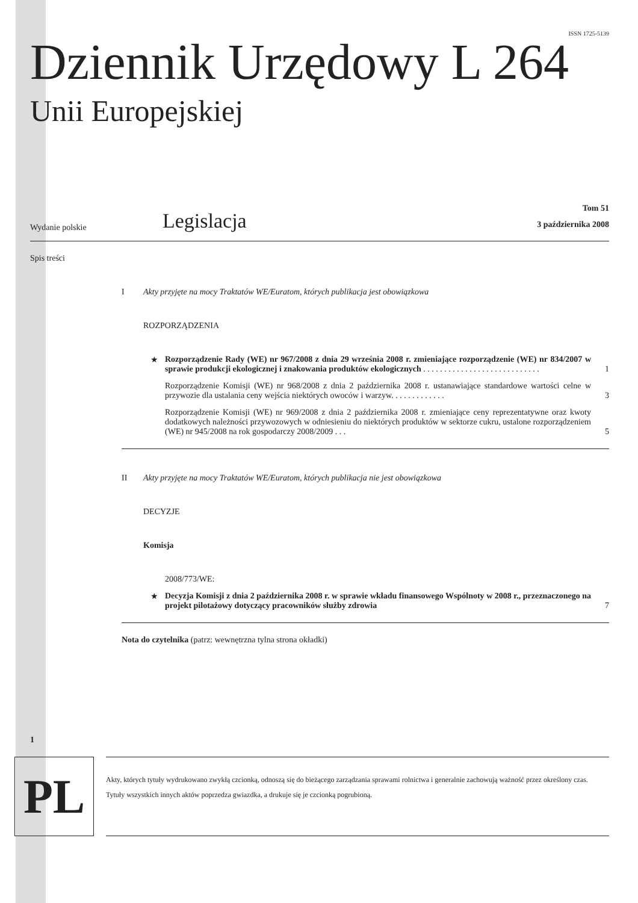ISSN 1725-5139
Dziennik Urzędowy L 264
Unii Europejskiej
Wydanie polskie
Legislacja
Tom 51
3 października 2008
Spis treści
I Akty przyjęte na mocy Traktatów WE/Euratom, których publikacja jest obowiązkowa
ROZPORZĄDZENIA
★ Rozporządzenie Rady (WE) nr 967/2008 z dnia 29 września 2008 r. zmieniające rozporządzenie (WE) nr 834/2007 w sprawie produkcji ekologicznej i znakowania produktów ekologicznych . . . . . . . . . . . . . . . . . . . . . . . . . . . . 1
Rozporządzenie Komisji (WE) nr 968/2008 z dnia 2 października 2008 r. ustanawiające standardowe wartości celne w przywozie dla ustalania ceny wejścia niektórych owoców i warzyw. . . . . . . . . . . . . 3
Rozporządzenie Komisji (WE) nr 969/2008 z dnia 2 października 2008 r. zmieniające ceny reprezentatywne oraz kwoty dodatkowych należności przywozowych w odniesieniu do niektórych produktów w sektorze cukru, ustalone rozporządzeniem (WE) nr 945/2008 na rok gospodarczy 2008/2009 . . . 5
II Akty przyjęte na mocy Traktatów WE/Euratom, których publikacja nie jest obowiązkowa
DECYZJE
Komisja
2008/773/WE:
★ Decyzja Komisji z dnia 2 października 2008 r. w sprawie wkładu finansowego Wspólnoty w 2008 r., przeznaczonego na projekt pilotażowy dotyczący pracowników służby zdrowia 7
Nota do czytelnika (patrz: wewnętrzna tylna strona okładki)
1
PL
Akty, których tytuły wydrukowano zwykłą czcionką, odnoszą się do bieżącego zarządzania sprawami rolnictwa i generalnie zachowują ważność przez określony czas.
Tytuły wszystkich innych aktów poprzedza gwiazdka, a drukuje się je czcionką pogrubioną.